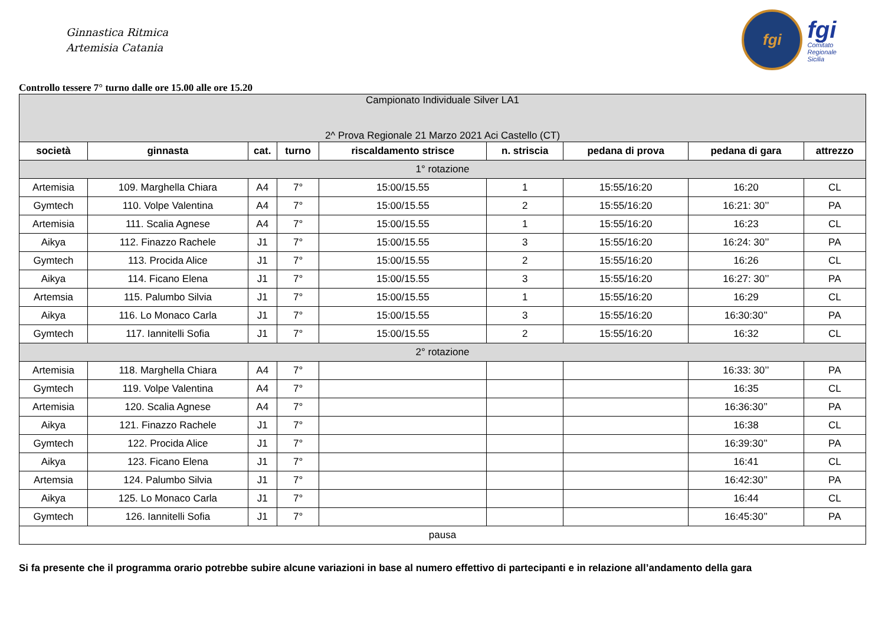Ginnastica Ritmica
Artemisia Catania
fgi
fgi
Comitato
Regionale
Sicilia
Controllo tessere 7° turno dalle ore 15.00 alle ore 15.20
| Campionato Individuale Silver LA1 2^ Prova Regionale 21 Marzo 2021 Aci Castello (CT) | | | | | | | | |
| società | ginnasta | cat. | turno | riscaldamento strisce | n. striscia | pedana di prova | pedana di gara | attrezzo |
| 1° rotazione | | | | | | | | |
| Artemisia | 109. Marghella Chiara | A4 | 7° | 15:00/15.55 | 1 | 15:55/16:20 | 16:20 | CL |
| Gymtech | 110. Volpe Valentina | A4 | 7° | 15:00/15.55 | 2 | 15:55/16:20 | 16:21: 30’’ | PA |
| Artemisia | 111. Scalia Agnese | A4 | 7° | 15:00/15.55 | 1 | 15:55/16:20 | 16:23 | CL |
| Aikya | 112. Finazzo Rachele | J1 | 7° | 15:00/15.55 | 3 | 15:55/16:20 | 16:24: 30’’ | PA |
| Gymtech | 113. Procida Alice | J1 | 7° | 15:00/15.55 | 2 | 15:55/16:20 | 16:26 | CL |
| Aikya | 114. Ficano Elena | J1 | 7° | 15:00/15.55 | 3 | 15:55/16:20 | 16:27: 30’’ | PA |
| Artemsia | 115. Palumbo Silvia | J1 | 7° | 15:00/15.55 | 1 | 15:55/16:20 | 16:29 | CL |
| Aikya | 116. Lo Monaco Carla | J1 | 7° | 15:00/15.55 | 3 | 15:55/16:20 | 16:30:30’’ | PA |
| Gymtech | 117. Iannitelli Sofia | J1 | 7° | 15:00/15.55 | 2 | 15:55/16:20 | 16:32 | CL |
| 2° rotazione | | | | | | | | |
| Artemisia | 118. Marghella Chiara | A4 | 7° | | | | 16:33: 30’’ | PA |
| Gymtech | 119. Volpe Valentina | A4 | 7° | | | | 16:35 | CL |
| Artemisia | 120. Scalia Agnese | A4 | 7° | | | | 16:36:30’’ | PA |
| Aikya | 121. Finazzo Rachele | J1 | 7° | | | | 16:38 | CL |
| Gymtech | 122. Procida Alice | J1 | 7° | | | | 16:39:30’’ | PA |
| Aikya | 123. Ficano Elena | J1 | 7° | | | | 16:41 | CL |
| Artemsia | 124. Palumbo Silvia | J1 | 7° | | | | 16:42:30’’ | PA |
| Aikya | 125. Lo Monaco Carla | J1 | 7° | | | | 16:44 | CL |
| Gymtech | 126. Iannitelli Sofia | J1 | 7° | | | | 16:45:30’’ | PA |
| pausa | | | | | | | | |
Si fa presente che il programma orario potrebbe subire alcune variazioni in base al numero effettivo di partecipanti e in relazione all’andamento della gara